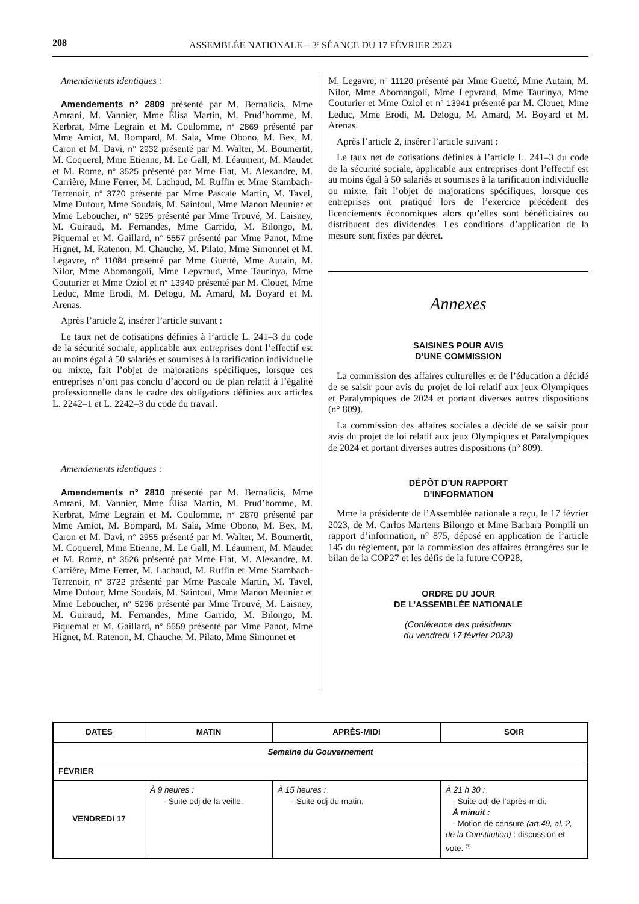208 ASSEMBLÉE NATIONALE – 3<sup>e</sup> SÉANCE DU 17 FÉVRIER 2023
Amendements identiques :
Amendements n° 2809 présenté par M. Bernalicis, Mme Amrani, M. Vannier, Mme Élisa Martin, M. Prud’homme, M. Kerbrat, Mme Legrain et M. Coulomme, n° 2869 présenté par Mme Amiot, M. Bompard, M. Sala, Mme Obono, M. Bex, M. Caron et M. Davi, n° 2932 présenté par M. Walter, M. Boumertit, M. Coquerel, Mme Etienne, M. Le Gall, M. Léaument, M. Maudet et M. Rome, n° 3525 présenté par Mme Fiat, M. Alexandre, M. Carrière, Mme Ferrer, M. Lachaud, M. Ruffin et Mme Stambach-Terrenoir, n° 3720 présenté par Mme Pascale Martin, M. Tavel, Mme Dufour, Mme Soudais, M. Saintoul, Mme Manon Meunier et Mme Leboucher, n° 5295 présenté par Mme Trouvé, M. Laisney, M. Guiraud, M. Fernandes, Mme Garrido, M. Bilongo, M. Piquemal et M. Gaillard, n° 5557 présenté par Mme Panot, Mme Hignet, M. Ratenon, M. Chauche, M. Pilato, Mme Simonnet et M. Legavre, n° 11084 présenté par Mme Guetté, Mme Autain, M. Nilor, Mme Abomangoli, Mme Lepvraud, Mme Taurinya, Mme Couturier et Mme Oziol et n° 13940 présenté par M. Clouet, Mme Leduc, Mme Erodi, M. Delogu, M. Amard, M. Boyard et M. Arenas.
Après l’article 2, insérer l’article suivant :
Le taux net de cotisations définies à l’article L. 241–3 du code de la sécurité sociale, applicable aux entreprises dont l’effectif est au moins égal à 50 salariés et soumises à la tarification individuelle ou mixte, fait l’objet de majorations spécifiques, lorsque ces entreprises n’ont pas conclu d’accord ou de plan relatif à l’égalité professionnelle dans le cadre des obligations définies aux articles L. 2242–1 et L. 2242–3 du code du travail.
Amendements identiques :
Amendements n° 2810 présenté par M. Bernalicis, Mme Amrani, M. Vannier, Mme Élisa Martin, M. Prud’homme, M. Kerbrat, Mme Legrain et M. Coulomme, n° 2870 présenté par Mme Amiot, M. Bompard, M. Sala, Mme Obono, M. Bex, M. Caron et M. Davi, n° 2955 présenté par M. Walter, M. Boumertit, M. Coquerel, Mme Etienne, M. Le Gall, M. Léaument, M. Maudet et M. Rome, n° 3526 présenté par Mme Fiat, M. Alexandre, M. Carrière, Mme Ferrer, M. Lachaud, M. Ruffin et Mme Stambach-Terrenoir, n° 3722 présenté par Mme Pascale Martin, M. Tavel, Mme Dufour, Mme Soudais, M. Saintoul, Mme Manon Meunier et Mme Leboucher, n° 5296 présenté par Mme Trouvé, M. Laisney, M. Guiraud, M. Fernandes, Mme Garrido, M. Bilongo, M. Piquemal et M. Gaillard, n° 5559 présenté par Mme Panot, Mme Hignet, M. Ratenon, M. Chauche, M. Pilato, Mme Simonnet et
M. Legavre, n° 11120 présenté par Mme Guetté, Mme Autain, M. Nilor, Mme Abomangoli, Mme Lepvraud, Mme Taurinya, Mme Couturier et Mme Oziol et n° 13941 présenté par M. Clouet, Mme Leduc, Mme Erodi, M. Delogu, M. Amard, M. Boyard et M. Arenas.
Après l’article 2, insérer l’article suivant :
Le taux net de cotisations définies à l’article L. 241–3 du code de la sécurité sociale, applicable aux entreprises dont l’effectif est au moins égal à 50 salariés et soumises à la tarification individuelle ou mixte, fait l’objet de majorations spécifiques, lorsque ces entreprises ont pratiqué lors de l’exercice précédent des licenciements économiques alors qu’elles sont bénéficiaires ou distribuent des dividendes. Les conditions d’application de la mesure sont fixées par décret.
Annexes
SAISINES POUR AVIS
D’UNE COMMISSION
La commission des affaires culturelles et de l’éducation a décidé de se saisir pour avis du projet de loi relatif aux jeux Olympiques et Paralympiques de 2024 et portant diverses autres dispositions (n° 809).
La commission des affaires sociales a décidé de se saisir pour avis du projet de loi relatif aux jeux Olympiques et Paralympiques de 2024 et portant diverses autres dispositions (n° 809).
DÉPÔT D’UN RAPPORT
D’INFORMATION
Mme la présidente de l’Assemblée nationale a reçu, le 17 février 2023, de M. Carlos Martens Bilongo et Mme Barbara Pompili un rapport d’information, n° 875, déposé en application de l’article 145 du règlement, par la commission des affaires étrangères sur le bilan de la COP27 et les défis de la future COP28.
ORDRE DU JOUR
DE L’ASSEMBLÉE NATIONALE
(Conférence des présidents
du vendredi 17 février 2023)
| DATES | MATIN | APRÈS-MIDI | SOIR |
| --- | --- | --- | --- |
| Semaine du Gouvernement | | | |
| FÉVRIER | | | |
| VENDREDI 17 | À 9 heures : - Suite odj de la veille. | À 15 heures : - Suite odj du matin. | À 21 h 30 : - Suite odj de l’après-midi. À minuit : - Motion de censure (art.49, al. 2, de la Constitution) : discussion et vote. <sup>(1)</sup> |